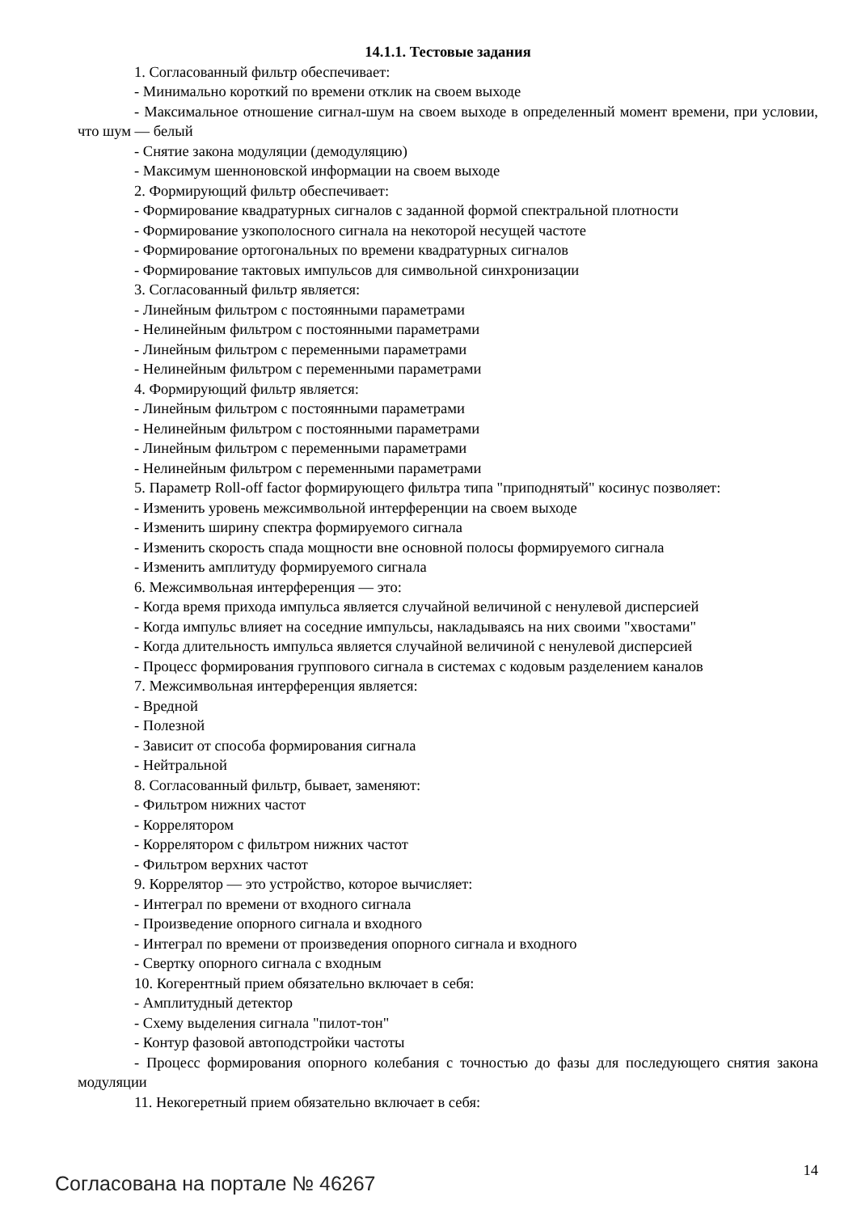14.1.1. Тестовые задания
1. Согласованный фильтр обеспечивает:
- Минимально короткий по времени отклик на своем выходе
- Максимальное отношение сигнал-шум на своем выходе в определенный момент времени, при условии, что шум — белый
- Снятие закона модуляции (демодуляцию)
- Максимум шенноновской информации на своем выходе
2. Формирующий фильтр обеспечивает:
- Формирование квадратурных сигналов с заданной формой спектральной плотности
- Формирование узкополосного сигнала на некоторой несущей частоте
- Формирование ортогональных по времени квадратурных сигналов
- Формирование тактовых импульсов для символьной синхронизации
3. Согласованный фильтр является:
- Линейным фильтром с постоянными параметрами
- Нелинейным фильтром с постоянными параметрами
- Линейным фильтром с переменными параметрами
- Нелинейным фильтром с переменными параметрами
4. Формирующий фильтр является:
- Линейным фильтром с постоянными параметрами
- Нелинейным фильтром с постоянными параметрами
- Линейным фильтром с переменными параметрами
- Нелинейным фильтром с переменными параметрами
5. Параметр Roll-off factor формирующего фильтра типа "приподнятый" косинус позволяет:
- Изменить уровень межсимвольной интерференции на своем выходе
- Изменить ширину спектра формируемого сигнала
- Изменить скорость спада мощности вне основной полосы формируемого сигнала
- Изменить амплитуду формируемого сигнала
6. Межсимвольная интерференция — это:
- Когда время прихода импульса является случайной величиной с ненулевой дисперсией
- Когда импульс влияет на соседние импульсы, накладываясь на них своими "хвостами"
- Когда длительность импульса является случайной величиной с ненулевой дисперсией
- Процесс формирования группового сигнала в системах с кодовым разделением каналов
7. Межсимвольная интерференция является:
- Вредной
- Полезной
- Зависит от способа формирования сигнала
- Нейтральной
8. Согласованный фильтр, бывает, заменяют:
- Фильтром нижних частот
- Коррелятором
- Коррелятором с фильтром нижних частот
- Фильтром верхних частот
9. Коррелятор — это устройство, которое вычисляет:
- Интеграл по времени от входного сигнала
- Произведение опорного сигнала и входного
- Интеграл по времени от произведения опорного сигнала и входного
- Свертку опорного сигнала с входным
10. Когерентный прием обязательно включает в себя:
- Амплитудный детектор
- Схему выделения сигнала "пилот-тон"
- Контур фазовой автоподстройки частоты
- Процесс формирования опорного колебания с точностью до фазы для последующего снятия закона модуляции
11. Некогеретный прием обязательно включает в себя:
Согласована на портале № 46267
14